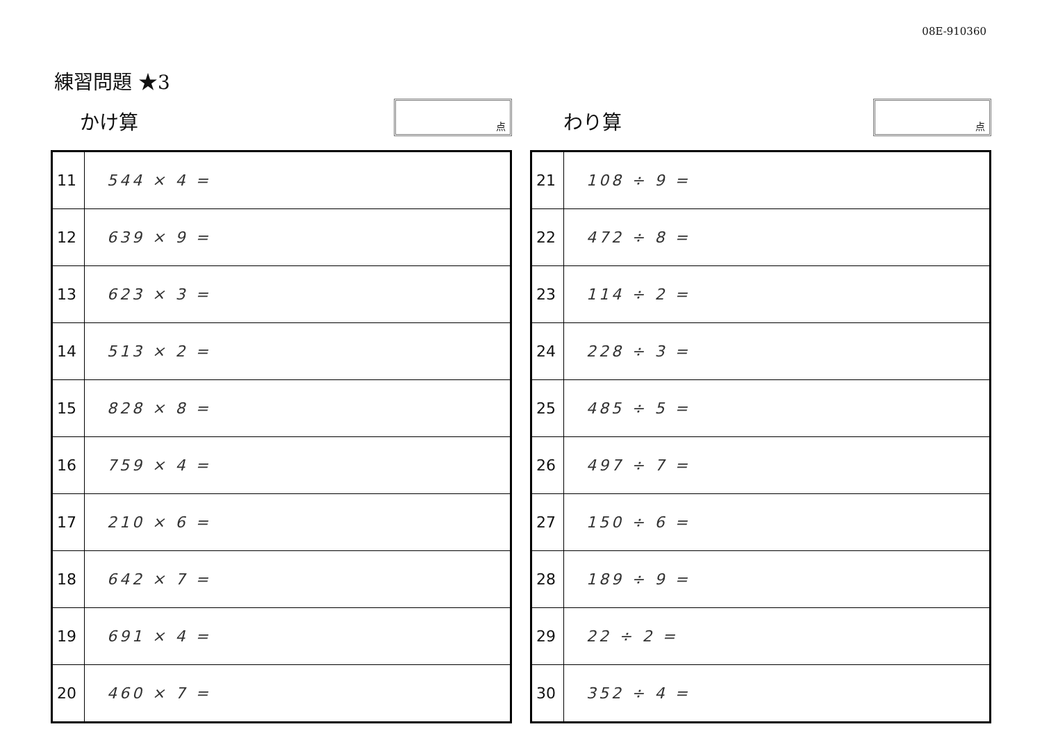08E-910360
練習問題 ★3
かけ算
点
| 11 | 544 × 4 = |
| 12 | 639 × 9 = |
| 13 | 623 × 3 = |
| 14 | 513 × 2 = |
| 15 | 828 × 8 = |
| 16 | 759 × 4 = |
| 17 | 210 × 6 = |
| 18 | 642 × 7 = |
| 19 | 691 × 4 = |
| 20 | 460 × 7 = |
わり算
点
| 21 | 108 ÷ 9 = |
| 22 | 472 ÷ 8 = |
| 23 | 114 ÷ 2 = |
| 24 | 228 ÷ 3 = |
| 25 | 485 ÷ 5 = |
| 26 | 497 ÷ 7 = |
| 27 | 150 ÷ 6 = |
| 28 | 189 ÷ 9 = |
| 29 | 22 ÷ 2 = |
| 30 | 352 ÷ 4 = |